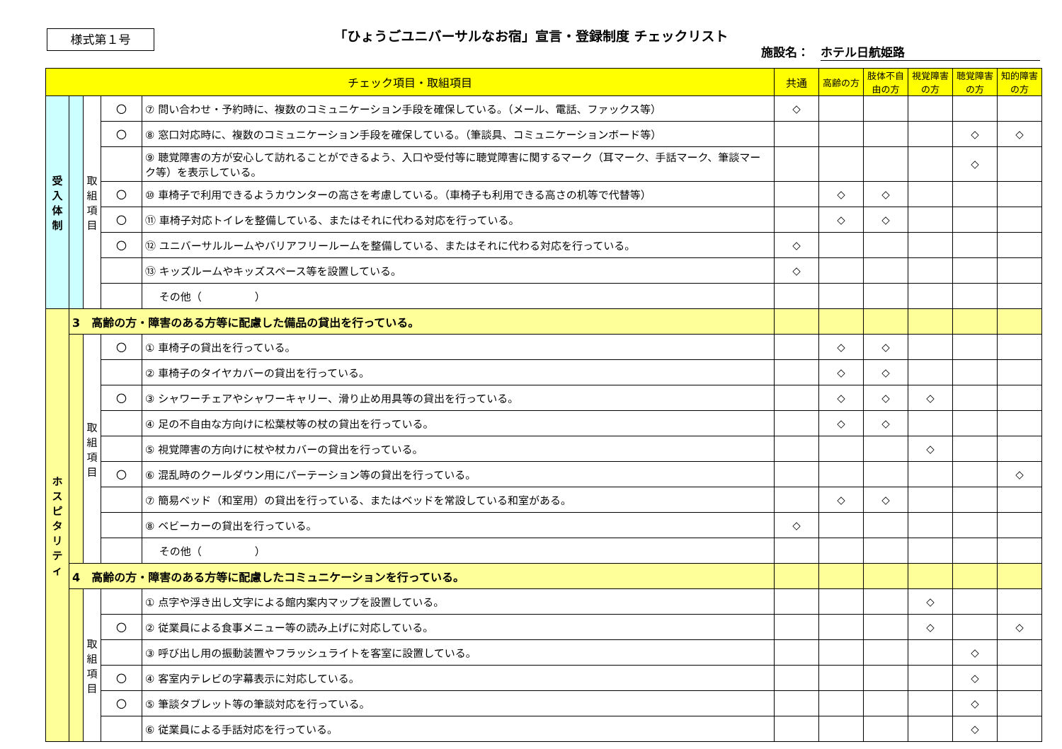様式第１号
「ひょうごユニバーサルなお宿」宣言・登録制度 チェックリスト
施設名： ホテル日航姫路
| チェック項目・取組項目 | | | | | 共通 | 高齢の方 | 肢体不自由の方 | 視覚障害の方 | 聴覚障害の方 | 知的障害の方 |
| --- | --- | --- | --- | --- | --- | --- | --- | --- | --- | --- |
| 受 入 体 制 | | 取 組 項 目 | 〇 | ⑦ 問い合わせ・予約時に、複数のコミュニケーション手段を確保している。（メール、電話、ファックス等） | ◇ | | | | | |
| | | | 〇 | ⑧ 窓口対応時に、複数のコミュニケーション手段を確保している。（筆談具、コミュニケーションボード等） | | | | | ◇ | ◇ |
| | | | | ⑨ 聴覚障害の方が安心して訪れることができるよう、入口や受付等に聴覚障害に関するマーク（耳マーク、手話マーク、筆談マーク等）を表示している。 | | | | | ◇ | |
| | | | 〇 | ⑩ 車椅子で利用できるようカウンターの高さを考慮している。（車椅子も利用できる高さの机等で代替等） | | ◇ | ◇ | | | |
| | | | 〇 | ⑪ 車椅子対応トイレを整備している、またはそれに代わる対応を行っている。 | | ◇ | ◇ | | | |
| | | | 〇 | ⑫ ユニバーサルルームやバリアフリールームを整備している、またはそれに代わる対応を行っている。 | ◇ | | | | | |
| | | | | ⑬ キッズルームやキッズスペース等を設置している。 | ◇ | | | | | |
| | | | | その他（ ） | | | | | | |
| ホ ス ピ タ リ テ ィ | 3 高齢の方・障害のある方等に配慮した備品の貸出を行っている。 | | | | | | | | | |
| | | 取 組 項 目 | 〇 | ① 車椅子の貸出を行っている。 | | ◇ | ◇ | | | |
| | | | | ② 車椅子のタイヤカバーの貸出を行っている。 | | ◇ | ◇ | | | |
| | | | 〇 | ③ シャワーチェアやシャワーキャリー、滑り止め用具等の貸出を行っている。 | | ◇ | ◇ | ◇ | | |
| | | | | ④ 足の不自由な方向けに松葉杖等の杖の貸出を行っている。 | | ◇ | ◇ | | | |
| | | | | ⑤ 視覚障害の方向けに杖や杖カバーの貸出を行っている。 | | | | ◇ | | |
| | | | 〇 | ⑥ 混乱時のクールダウン用にパーテーション等の貸出を行っている。 | | | | | | ◇ |
| | | | | ⑦ 簡易ベッド（和室用）の貸出を行っている、またはベッドを常設している和室がある。 | | ◇ | ◇ | | | |
| | | | | ⑧ ベビーカーの貸出を行っている。 | ◇ | | | | | |
| | | | | その他（ ） | | | | | | |
| | 4 高齢の方・障害のある方等に配慮したコミュニケーションを行っている。 | | | | | | | | | |
| | | 取 組 項 目 | | ① 点字や浮き出し文字による館内案内マップを設置している。 | | | | ◇ | | |
| | | | 〇 | ② 従業員による食事メニュー等の読み上げに対応している。 | | | | ◇ | | ◇ |
| | | | | ③ 呼び出し用の振動装置やフラッシュライトを客室に設置している。 | | | | | ◇ | |
| | | | 〇 | ④ 客室内テレビの字幕表示に対応している。 | | | | | ◇ | |
| | | | 〇 | ⑤ 筆談タブレット等の筆談対応を行っている。 | | | | | ◇ | |
| | | | | ⑥ 従業員による手話対応を行っている。 | | | | | ◇ | |